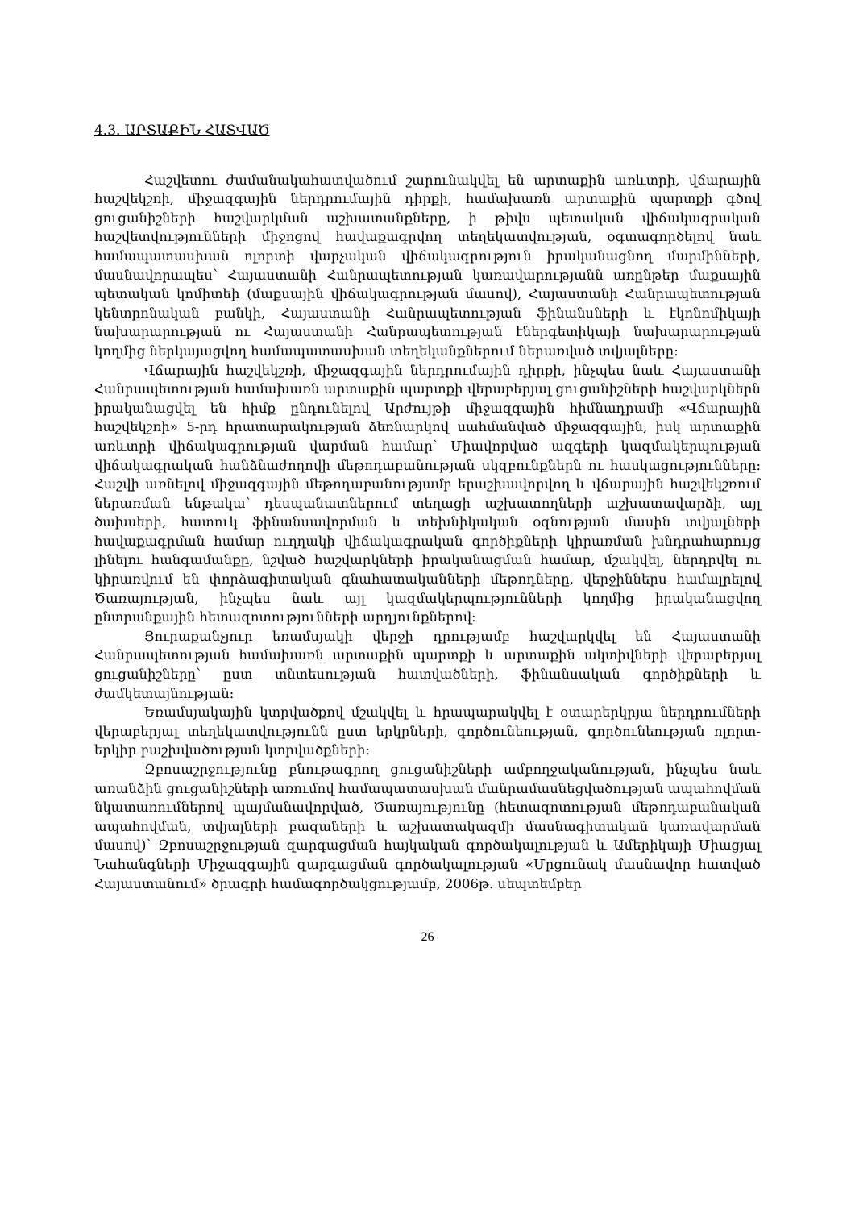4.3. ԱՐՏԱՔԻՆ ՀԱՏՎԱԾ
Հաշվետու ժամանակահատվածում շարունակվել են արտաքին առևտրի, վճարային հաշվեկշռի, միջազգային ներդրումային դիրքի, համախառն արտաքին պարտքի գծով ցուցանիշների հաշվարկման աշխատանքները, ի թիվս պետական վիճակագրական հաշվետվությունների միջոցով հավաքագրվող տեղեկատվության, օգտագործելով նաև համապատասխան ոլորտի վարչական վիճակագրություն իրականացնող մարմինների, մասնավորապես՝ Հայաստանի Հանրապետության կառավարությանն առընթեր մաքսային պետական կոմիտեի (մաքսային վիճակագրության մասով), Հայաստանի Հանրապետության կենտրոնական բանկի, Հայաստանի Հանրապետության ֆինանսների և էկոնոմիկայի նախարարության ու Հայաստանի Հանրապետության էներգետիկայի նախարարության կողմից ներկայացվող համապատասխան տեղեկանքներում ներառված տվյալները:
Վճարային հաշվեկշռի, միջազգային ներդրումային դիրքի, ինչպես նաև Հայաստանի Հանրապետության համախառն արտաքին պարտքի վերաբերյալ ցուցանիշների հաշվարկներն իրականացվել են հիմք ընդունելով Արժույթի միջազգային հիմնադրամի «Վճարային հաշվեկշռի» 5-րդ հրատարակության ձեռնարկով սահմանված միջազգային, իսկ արտաքին առևտրի վիճակագրության վարման համար՝ Միավորված ազգերի կազմակերպության վիճակագրական հանձնաժողովի մեթոդաբանության սկզբունքներն ու հասկացությունները: Հաշվի առնելով միջազգային մեթոդաբանությամբ երաշխավորվող և վճարային հաշվեկշռում ներառման ենթակա՝ դեսպանատներում տեղացի աշխատողների աշխատավարձի, այլ ծախսերի, հատուկ ֆինանսավորման և տեխնիկական օգնության մասին տվյալների հավաքագրման համար ուղղակի վիճակագրական գործիքների կիրառման խնդրահարույց լինելու հանգամանքը, նշված հաշվարկների իրականացման համար, մշակվել, ներդրվել ու կիրառվում են փորձագիտական գնահատականների մեթոդները, վերջիններս համալրելով Ծառայության, ինչպես նաև այլ կազմակերպությունների կողմից իրականացվող ընտրանքային հետազոտությունների արդյունքներով:
Յուրաքանչյուր եռամսյակի վերջի դրությամբ հաշվարկվել են Հայաստանի Հանրապետության համախառն արտաքին պարտքի և արտաքին ակտիվների վերաբերյալ ցուցանիշները՝ ըստ տնտեսության հատվածների, ֆինանսական գործիքների և ժամկետայնության:
Եռամսյակային կտրվածքով մշակվել և հրապարակվել է օտարերկրյա ներդրումների վերաբերյալ տեղեկատվությունն ըստ երկրների, գործունեության, գործունեության ոլորտ-երկիր բաշխվածության կտրվածքների:
Զբոսաշրջությունը բնութագրող ցուցանիշների ամբողջականության, ինչպես նաև առանձին ցուցանիշների առումով համապատասխան մանրամասնեցվածության ապահովման նկատառումներով պայմանավորված, Ծառայությունը (հետազոտության մեթոդաբանական ապահովման, տվյալների բազաների և աշխատակազմի մասնագիտական կառավարման մասով)՝ Զբոսաշրջության զարգացման հայկական գործակալության և Ամերիկայի Միացյալ Նահանգների Միջազգային զարգացման գործակալության «Մրցունակ մասնավոր հատված Հայաստանում» ծրագրի համագործակցությամբ, 2006թ. սեպտեմբեր
26